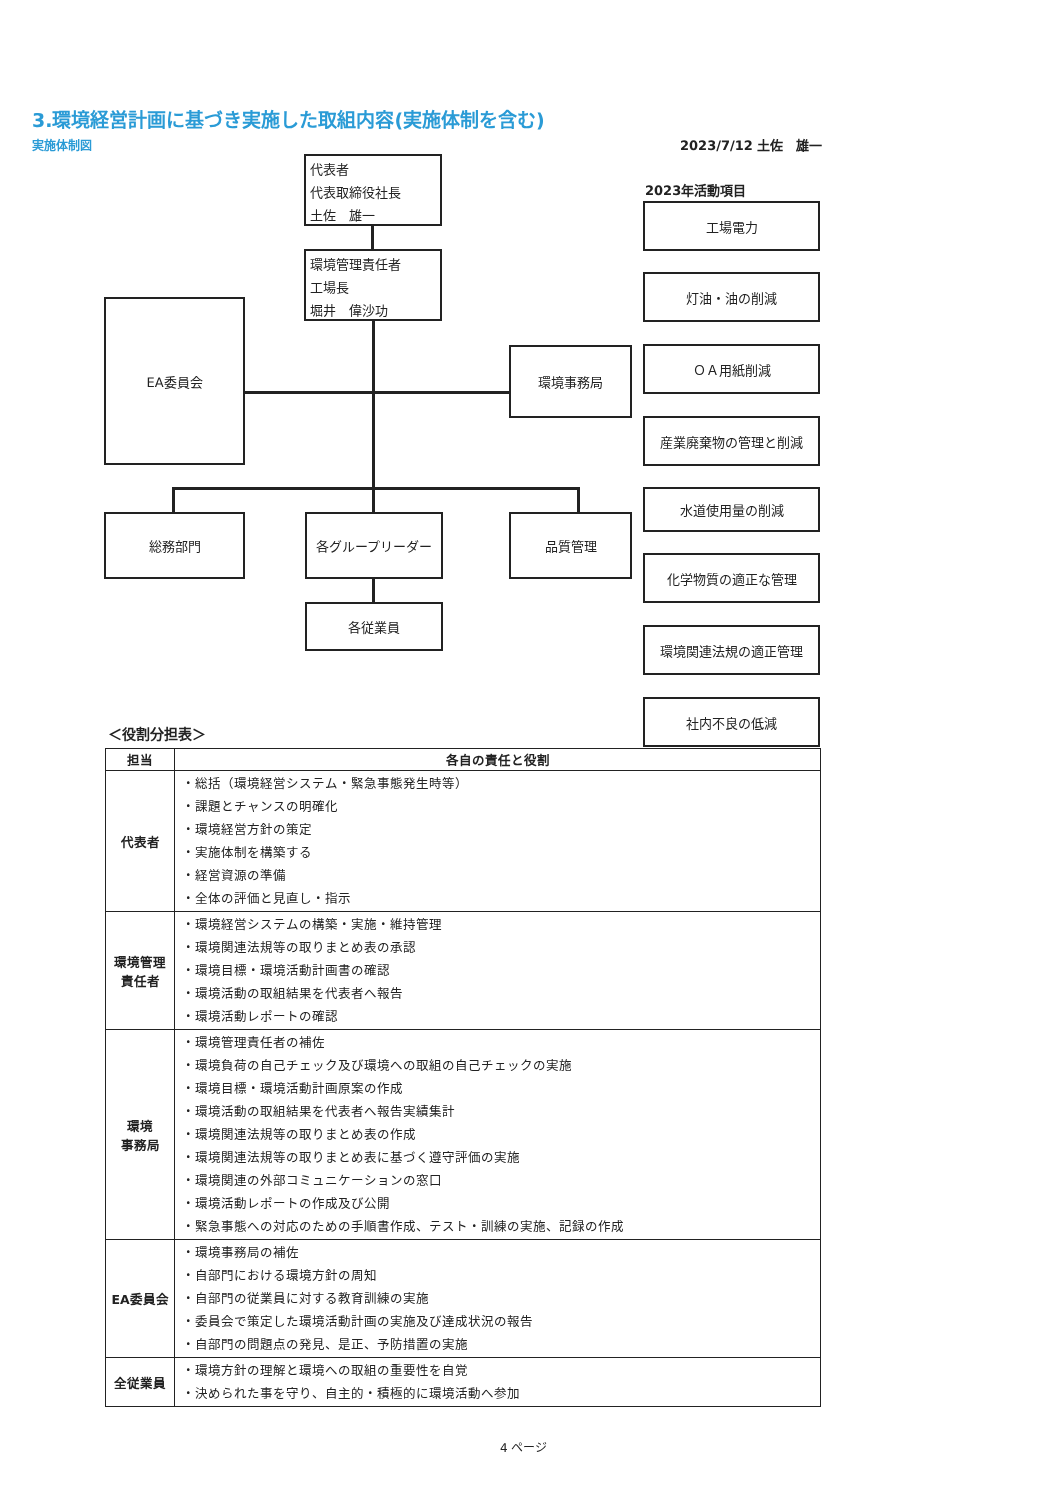3.環境経営計画に基づき実施した取組内容(実施体制を含む)
実施体制図 2023/7/12 土佐　雄一
代表者
代表取締役社長
土佐　雄一
環境管理責任者
工場長
堀井　偉沙功
EA委員会
環境事務局
総務部門 各グループリーダー 品質管理
各従業員
2023年活動項目
工場電力
灯油・油の削減
ＯＡ用紙削減
産業廃棄物の管理と削減
水道使用量の削減
化学物質の適正な管理
環境関連法規の適正管理
社内不良の低減
＜役割分担表＞
| 担当 | 各自の責任と役割 |
| --- | --- |
| 代表者 | ・総括（環境経営システム・緊急事態発生時等） ・課題とチャンスの明確化 ・環境経営方針の策定 ・実施体制を構築する ・経営資源の準備 ・全体の評価と見直し・指示 |
| 環境管理 責任者 | ・環境経営システムの構築・実施・維持管理 ・環境関連法規等の取りまとめ表の承認 ・環境目標・環境活動計画書の確認 ・環境活動の取組結果を代表者へ報告 ・環境活動レポートの確認 |
| 環境 事務局 | ・環境管理責任者の補佐 ・環境負荷の自己チェック及び環境への取組の自己チェックの実施 ・環境目標・環境活動計画原案の作成 ・環境活動の取組結果を代表者へ報告実績集計 ・環境関連法規等の取りまとめ表の作成 ・環境関連法規等の取りまとめ表に基づく遵守評価の実施 ・環境関連の外部コミュニケーションの窓口 ・環境活動レポートの作成及び公開 ・緊急事態への対応のための手順書作成、テスト・訓練の実施、記録の作成 |
| EA委員会 | ・環境事務局の補佐 ・自部門における環境方針の周知 ・自部門の従業員に対する教育訓練の実施 ・委員会で策定した環境活動計画の実施及び達成状況の報告 ・自部門の問題点の発見、是正、予防措置の実施 |
| 全従業員 | ・環境方針の理解と環境への取組の重要性を自覚 ・決められた事を守り、自主的・積極的に環境活動へ参加 |
4 ページ